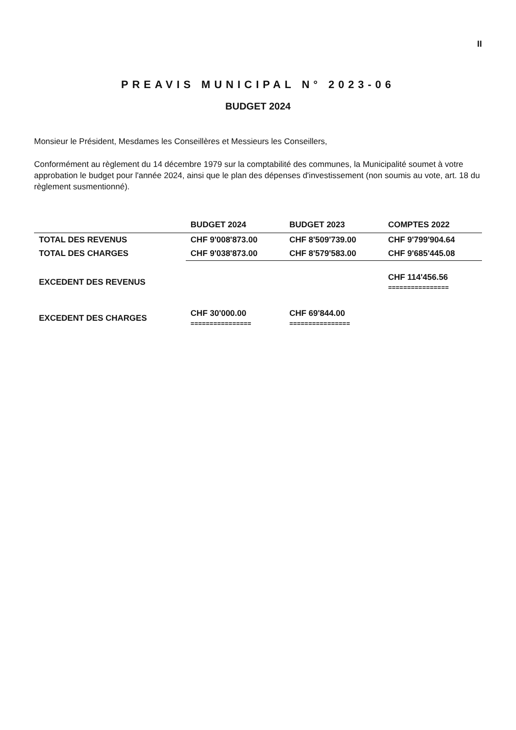II
PREAVIS MUNICIPAL N° 2023-06
BUDGET 2024
Monsieur le Président, Mesdames les Conseillères et Messieurs les Conseillers,
Conformément au règlement du 14 décembre 1979 sur la comptabilité des communes, la Municipalité soumet à votre approbation le budget pour l'année 2024, ainsi que le plan des dépenses d'investissement (non soumis au vote, art. 18 du règlement susmentionné).
| | BUDGET 2024 | BUDGET 2023 | COMPTES 2022 |
| --- | --- | --- | --- |
| TOTAL DES REVENUS | CHF 9'008'873.00 | CHF 8'509'739.00 | CHF 9'799'904.64 |
| TOTAL DES CHARGES | CHF 9'038'873.00 | CHF 8'579'583.00 | CHF 9'685'445.08 |
| EXCEDENT DES REVENUS | | | CHF 114'456.56 ================ |
| EXCEDENT DES CHARGES | CHF 30'000.00 ================ | CHF 69'844.00 ================ | |